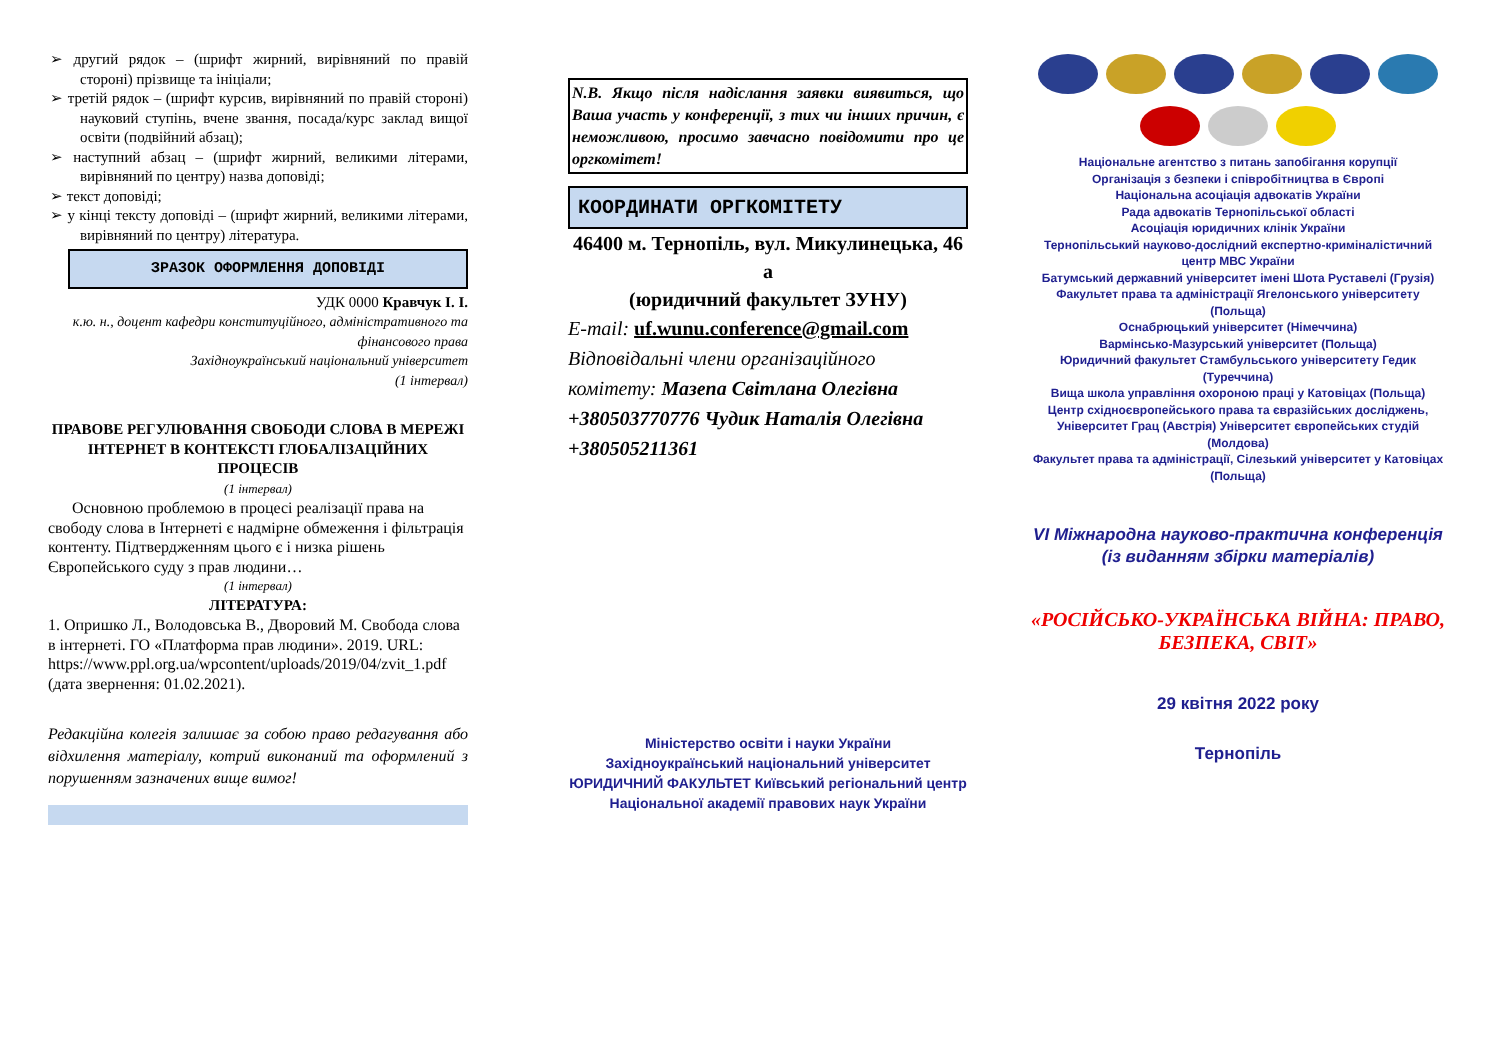➢ другий рядок – (шрифт жирний, вирівняний по правій стороні) прізвище та ініціали;
➢ третій рядок – (шрифт курсив, вирівняний по правій стороні) науковий ступінь, вчене звання, посада/курс заклад вищої освіти (подвійний абзац);
➢ наступний абзац – (шрифт жирний, великими літерами, вирівняний по центру) назва доповіді;
➢ текст доповіді;
➢ у кінці тексту доповіді – (шрифт жирний, великими літерами, вирівняний по центру) література.
ЗРАЗОК ОФОРМЛЕННЯ ДОПОВІДІ
УДК 0000 Кравчук І. І.
к.ю. н., доцент кафедри конституційного, адміністративного та фінансового права
Західноукраїнський національний університет
(1 інтервал)
ПРАВОВЕ РЕГУЛЮВАННЯ СВОБОДИ СЛОВА В МЕРЕЖІ ІНТЕРНЕТ В КОНТЕКСТІ ГЛОБАЛІЗАЦІЙНИХ ПРОЦЕСІВ
(1 інтервал)
Основною проблемою в процесі реалізації права на свободу слова в Інтернеті є надмірне обмеження і фільтрація контенту. Підтвердженням цього є і низка рішень Європейського суду з прав людини…
(1 інтервал)
ЛІТЕРАТУРА:
1. Опришко Л., Володовська В., Дворовий М. Свобода слова в інтернеті. ГО «Платформа прав людини». 2019. URL: https://www.ppl.org.ua/wpcontent/uploads/2019/04/zvit_1.pdf (дата звернення: 01.02.2021).
Редакційна колегія залишає за собою право редагування або відхилення матеріалу, котрий виконаний та оформлений з порушенням зазначених вище вимог!
N.B. Якщо після надіслання заявки виявиться, що Ваша участь у конференції, з тих чи інших причин, є неможливою, просимо завчасно повідомити про це оргкомітет!
КООРДИНАТИ ОРГКОМІТЕТУ
46400 м. Тернопіль, вул. Микулинецька, 46 а
(юридичний факультет ЗУНУ)
E-mail: uf.wunu.conference@gmail.com
Відповідальні члени організаційного комітету: Мазепа Світлана Олегівна +380503770776 Чудик Наталія Олегівна +380505211361
Міністерство освіти і науки України
Західноукраїнський національний університет
ЮРИДИЧНИЙ ФАКУЛЬТЕТ Київський регіональний центр
Національної академії правових наук України
Національне агентство з питань запобігання корупції
Організація з безпеки і співробітництва в Європі
Національна асоціація адвокатів України
Рада адвокатів Тернопільської області
Асоціація юридичних клінік України
Тернопільський науково-дослідний експертно-криміналістичний центр МВС України
Батумський державний університет імені Шота Руставелі (Грузія) Факультет права та адміністрації Ягелонського університету (Польща)
Оснабрюцький університет (Німеччина)
Вармінсько-Мазурський університет (Польща)
Юридичний факультет Стамбульського університету Гедик (Туреччина)
Вища школа управління охороною праці у Катовіцах (Польща)
Центр східноєвропейського права та євразійських досліджень, Університет Грац (Австрія) Університет європейських студій (Молдова)
Факультет права та адміністрації, Сілезький університет у Катовіцах (Польща)
VI Міжнародна науково-практична конференція
(із виданням збірки матеріалів)
«РОСІЙСЬКО-УКРАЇНСЬКА ВІЙНА: ПРАВО, БЕЗПЕКА, СВІТ»
29 квітня 2022 року
Тернопіль